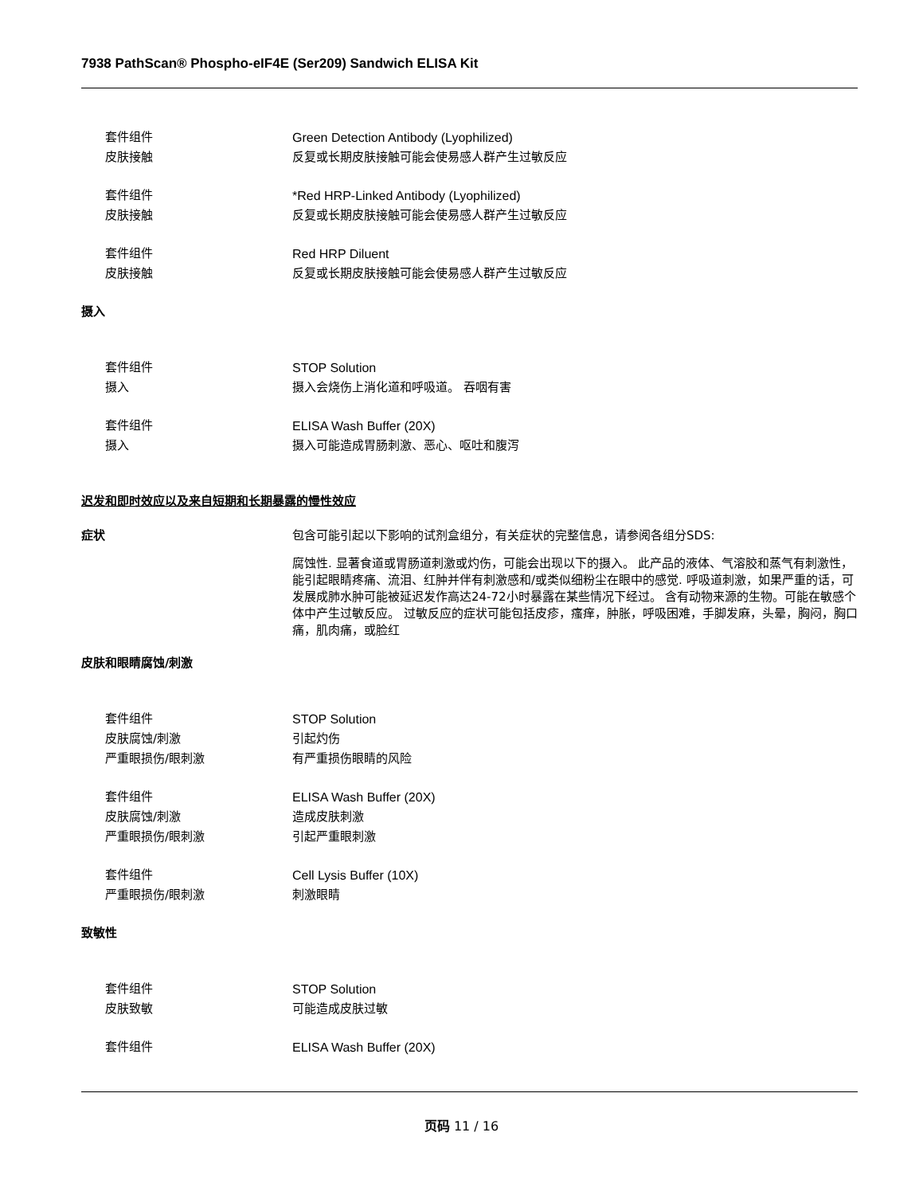7938 PathScan® Phospho-eIF4E (Ser209) Sandwich ELISA Kit
套件组件 Green Detection Antibody (Lyophilized)
皮肤接触 反复或长期皮肤接触可能会使易感人群产生过敏反应
套件组件 *Red HRP-Linked Antibody (Lyophilized)
皮肤接触 反复或长期皮肤接触可能会使易感人群产生过敏反应
套件组件 Red HRP Diluent
皮肤接触 反复或长期皮肤接触可能会使易感人群产生过敏反应
摄入
套件组件 STOP Solution
摄入 摄入会烧伤上消化道和呼吸道。 吞咽有害
套件组件 ELISA Wash Buffer (20X)
摄入 摄入可能造成胃肠刺激、恶心、呕吐和腹泻
迟发和即时效应以及来自短期和长期暴露的慢性效应
症状
包含可能引起以下影响的试剂盒组分，有关症状的完整信息，请参阅各组分SDS:
腐蚀性. 显著食道或胃肠道刺激或灼伤，可能会出现以下的摄入。 此产品的液体、气溶胶和蒸气有刺激性，能引起眼睛疼痛、流泪、红肿并伴有刺激感和/或类似细粉尘在眼中的感觉. 呼吸道刺激，如果严重的话，可发展成肺水肿可能被延迟发作高达24-72小时暴露在某些情况下经过。 含有动物来源的生物。可能在敏感个体中产生过敏反应。 过敏反应的症状可能包括皮疹，瘙痒，肿胀，呼吸困难，手脚发麻，头晕，胸闷，胸口痛，肌肉痛，或脸红
皮肤和眼睛腐蚀/刺激
套件组件 STOP Solution
皮肤腐蚀/刺激 引起灼伤
严重眼损伤/眼刺激 有严重损伤眼睛的风险
套件组件 ELISA Wash Buffer (20X)
皮肤腐蚀/刺激 造成皮肤刺激
严重眼损伤/眼刺激 引起严重眼刺激
套件组件 Cell Lysis Buffer (10X)
严重眼损伤/眼刺激 刺激眼睛
致敏性
套件组件 STOP Solution
皮肤致敏 可能造成皮肤过敏
套件组件 ELISA Wash Buffer (20X)
页码 11 / 16